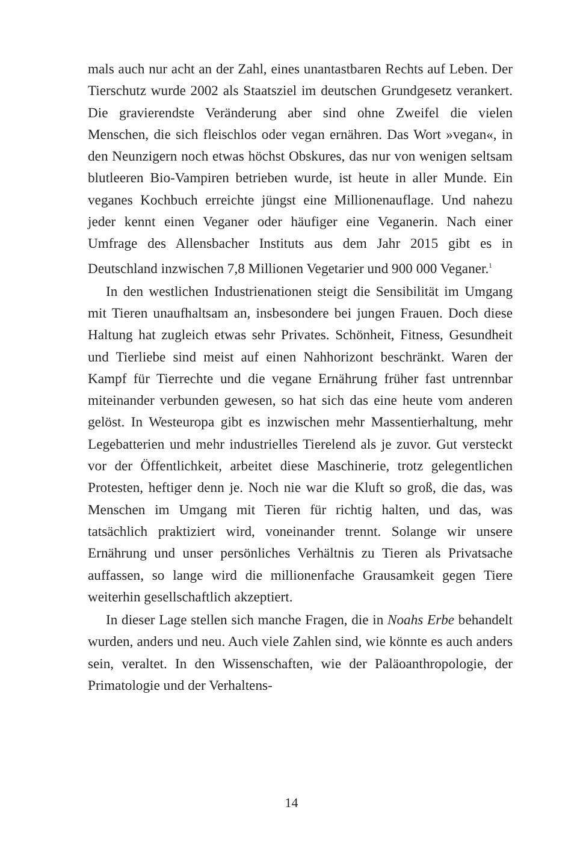mals auch nur acht an der Zahl, eines unantastbaren Rechts auf Leben. Der Tierschutz wurde 2002 als Staatsziel im deutschen Grundgesetz verankert. Die gravierendste Veränderung aber sind ohne Zweifel die vielen Menschen, die sich fleischlos oder vegan ernähren. Das Wort »vegan«, in den Neunzigern noch etwas höchst Obskures, das nur von wenigen seltsam blutleeren Bio-Vampiren betrieben wurde, ist heute in aller Munde. Ein veganes Kochbuch erreichte jüngst eine Millionenauflage. Und nahezu jeder kennt einen Veganer oder häufiger eine Veganerin. Nach einer Umfrage des Allensbacher Instituts aus dem Jahr 2015 gibt es in Deutschland inzwischen 7,8 Millionen Vegetarier und 900 000 Veganer.<sup>1</sup>
In den westlichen Industrienationen steigt die Sensibilität im Umgang mit Tieren unaufhaltsam an, insbesondere bei jungen Frauen. Doch diese Haltung hat zugleich etwas sehr Privates. Schönheit, Fitness, Gesundheit und Tierliebe sind meist auf einen Nahhorizont beschränkt. Waren der Kampf für Tierrechte und die vegane Ernährung früher fast untrennbar miteinander verbunden gewesen, so hat sich das eine heute vom anderen gelöst. In Westeuropa gibt es inzwischen mehr Massentierhaltung, mehr Legebatterien und mehr industrielles Tierelend als je zuvor. Gut versteckt vor der Öffentlichkeit, arbeitet diese Maschinerie, trotz gelegentlichen Protesten, heftiger denn je. Noch nie war die Kluft so groß, die das, was Menschen im Umgang mit Tieren für richtig halten, und das, was tatsächlich praktiziert wird, voneinander trennt. Solange wir unsere Ernährung und unser persönliches Verhältnis zu Tieren als Privatsache auffassen, so lange wird die millionenfache Grausamkeit gegen Tiere weiterhin gesellschaftlich akzeptiert.
In dieser Lage stellen sich manche Fragen, die in Noahs Erbe behandelt wurden, anders und neu. Auch viele Zahlen sind, wie könnte es auch anders sein, veraltet. In den Wissenschaften, wie der Paläoanthropologie, der Primatologie und der Verhaltens-
14